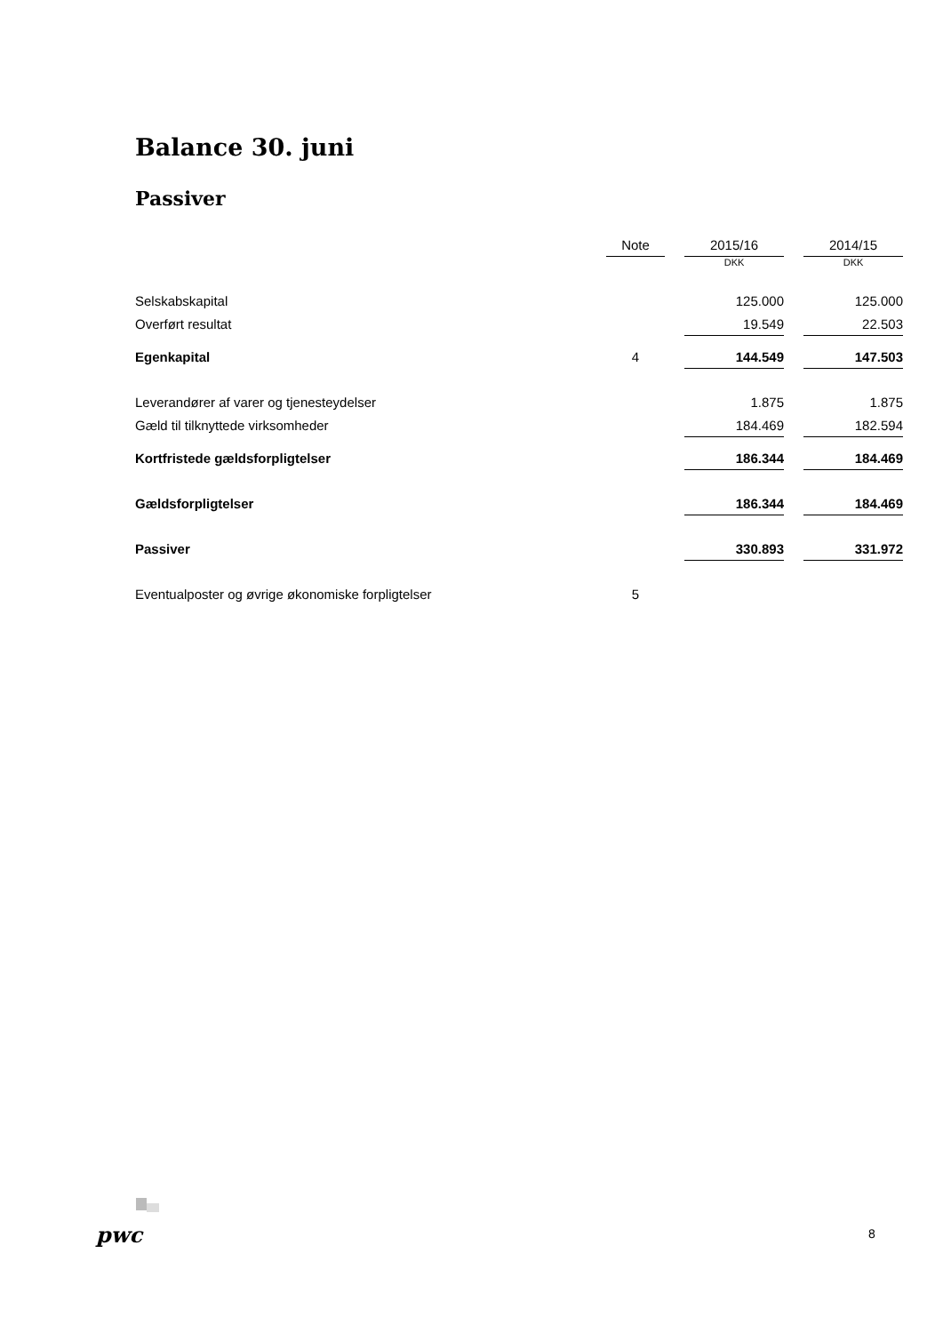Balance 30. juni
Passiver
| | Note | | 2015/16 | | 2014/15 |
| --- | --- | --- | --- | --- | --- |
| | | | DKK | | DKK |
| Selskabskapital | | | 125.000 | | 125.000 |
| Overført resultat | | | 19.549 | | 22.503 |
| Egenkapital | 4 | | 144.549 | | 147.503 |
| Leverandører af varer og tjenesteydelser | | | 1.875 | | 1.875 |
| Gæld til tilknyttede virksomheder | | | 184.469 | | 182.594 |
| Kortfristede gældsforpligtelser | | | 186.344 | | 184.469 |
| Gældsforpligtelser | | | 186.344 | | 184.469 |
| Passiver | | | 330.893 | | 331.972 |
| Eventualposter og øvrige økonomiske forpligtelser | 5 | | | | |
pwc 8